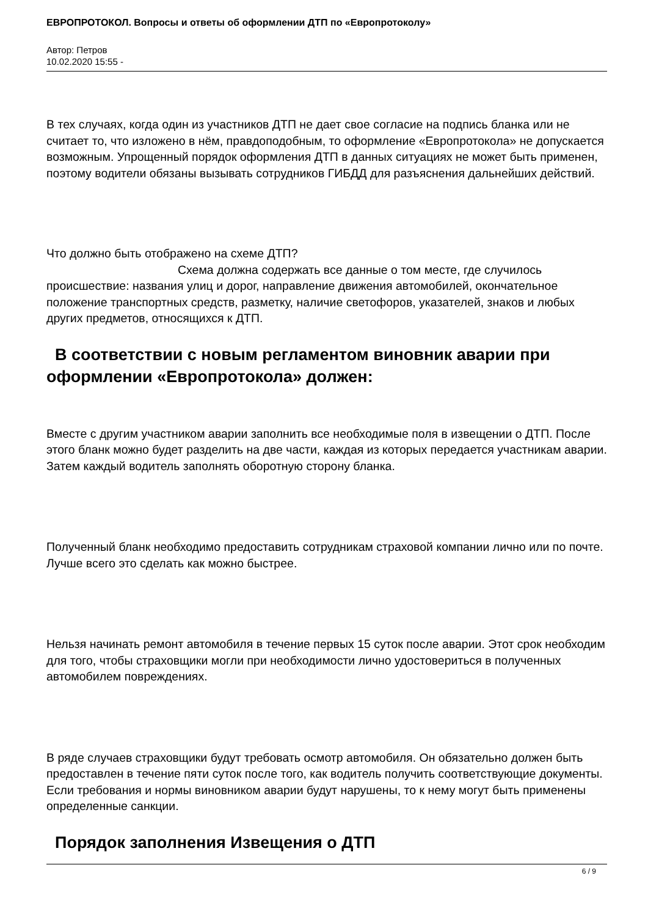ЕВРОПРОТОКОЛ. Вопросы и ответы об оформлении ДТП по «Европротоколу»
Автор: Петров
10.02.2020 15:55 -
В тех случаях, когда один из участников ДТП не дает свое согласие на подпись бланка или не считает то, что изложено в нём, правдоподобным, то оформление «Европротокола» не допускается возможным. Упрощенный порядок оформления ДТП в данных ситуациях не может быть применен, поэтому водители обязаны вызывать сотрудников ГИБДД для разъяснения дальнейших действий.
Что должно быть отображено на схеме ДТП?
Схема должна содержать все данные о том месте, где случилось происшествие: названия улиц и дорог, направление движения автомобилей, окончательное положение транспортных средств, разметку, наличие светофоров, указателей, знаков и любых других предметов, относящихся к ДТП.
В соответствии с новым регламентом виновник аварии при
оформлении «Европротокола» должен:
Вместе с другим участником аварии заполнить все необходимые поля в извещении о ДТП. После этого бланк можно будет разделить на две части, каждая из которых передается участникам аварии. Затем каждый водитель заполнять оборотную сторону бланка.
Полученный бланк необходимо предоставить сотрудникам страховой компании лично или по почте. Лучше всего это сделать как можно быстрее.
Нельзя начинать ремонт автомобиля в течение первых 15 суток после аварии. Этот срок необходим для того, чтобы страховщики могли при необходимости лично удостовериться в полученных автомобилем повреждениях.
В ряде случаев страховщики будут требовать осмотр автомобиля. Он обязательно должен быть предоставлен в течение пяти суток после того, как водитель получить соответствующие документы.
Если требования и нормы виновником аварии будут нарушены, то к нему могут быть применены определенные санкции.
Порядок заполнения Извещения о ДТП
6 / 9